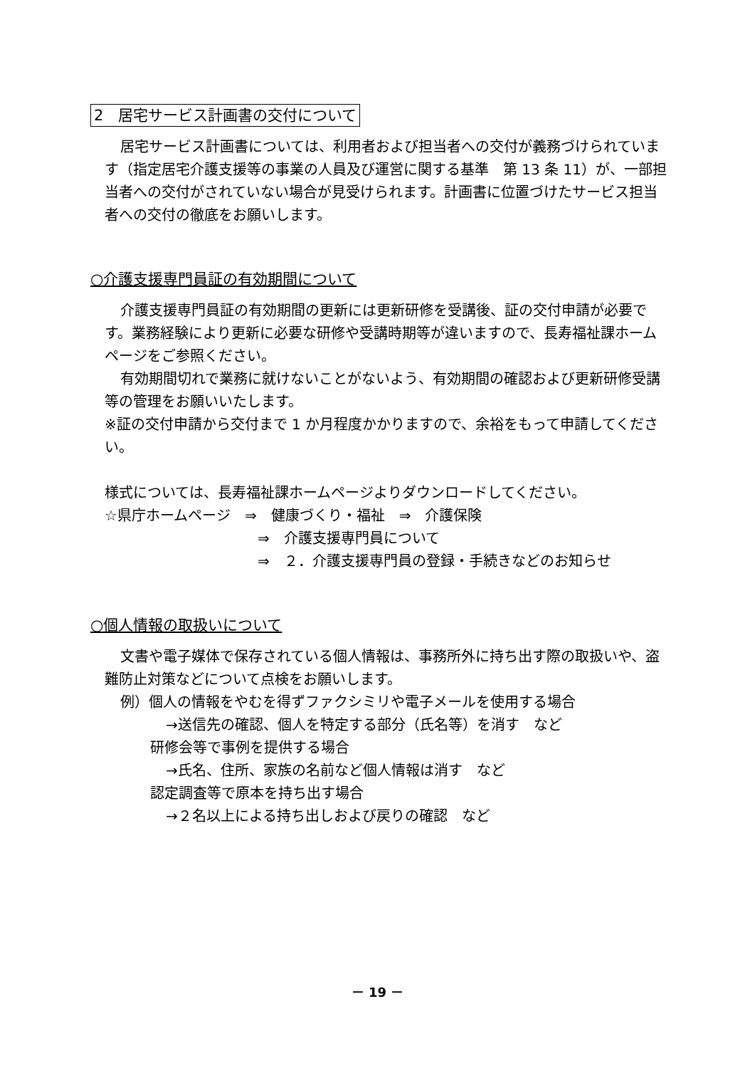2　居宅サービス計画書の交付について
居宅サービス計画書については、利用者および担当者への交付が義務づけられています（指定居宅介護支援等の事業の人員及び運営に関する基準　第 13 条 11）が、一部担当者への交付がされていない場合が見受けられます。計画書に位置づけたサービス担当者への交付の徹底をお願いします。
○介護支援専門員証の有効期間について
介護支援専門員証の有効期間の更新には更新研修を受講後、証の交付申請が必要です。業務経験により更新に必要な研修や受講時期等が違いますので、長寿福祉課ホームページをご参照ください。
有効期間切れで業務に就けないことがないよう、有効期間の確認および更新研修受講等の管理をお願いいたします。
※証の交付申請から交付まで 1 か月程度かかりますので、余裕をもって申請してください。
様式については、長寿福祉課ホームページよりダウンロードしてください。
☆県庁ホームページ　⇒　健康づくり・福祉　⇒　介護保険
⇒　介護支援専門員について
⇒　２．介護支援専門員の登録・手続きなどのお知らせ
○個人情報の取扱いについて
文書や電子媒体で保存されている個人情報は、事務所外に持ち出す際の取扱いや、盗難防止対策などについて点検をお願いします。
例）個人の情報をやむを得ずファクシミリや電子メールを使用する場合
→送信先の確認、個人を特定する部分（氏名等）を消す　など
研修会等で事例を提供する場合
→氏名、住所、家族の名前など個人情報は消す　など
認定調査等で原本を持ち出す場合
→２名以上による持ち出しおよび戻りの確認　など
－ 19 －